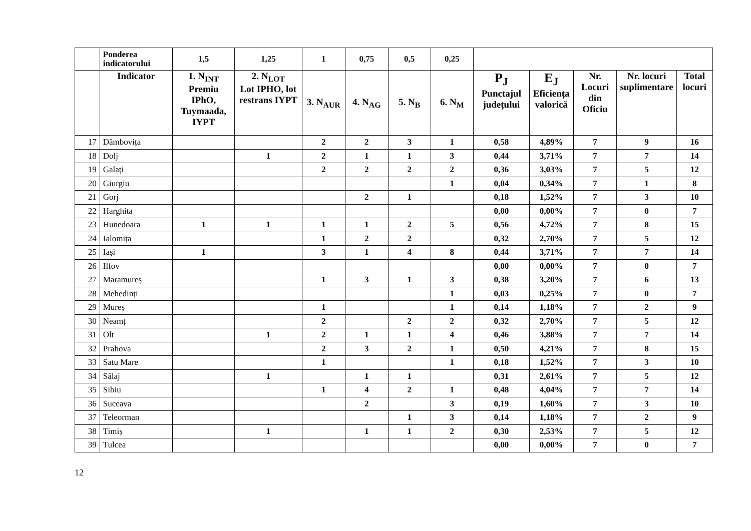| | Ponderea indicatorului | 1,5 | 1,25 | 1 | 0,75 | 0,5 | 0,25 | | | | | |
| | Indicator | 1. N<sub>INT</sub> Premiu IPhO, Tuymaada, IYPT | 2. N<sub>LOT</sub> Lot IPHO, lot restrans IYPT | 3. N<sub>AUR</sub> | 4. N<sub>AG</sub> | 5. N<sub>B</sub> | 6. N<sub>M</sub> | P<sub>J</sub> Punctajul județului | E<sub>J</sub> Eficiența valorică | Nr. Locuri din Oficiu | Nr. locuri suplimentare | Total locuri |
| 17 | Dâmbovița | | | 2 | 2 | 3 | 1 | 0,58 | 4,89% | 7 | 9 | 16 |
| 18 | Dolj | | 1 | 2 | 1 | 1 | 3 | 0,44 | 3,71% | 7 | 7 | 14 |
| 19 | Galați | | | 2 | 2 | 2 | 2 | 0,36 | 3,03% | 7 | 5 | 12 |
| 20 | Giurgiu | | | | | | 1 | 0,04 | 0,34% | 7 | 1 | 8 |
| 21 | Gorj | | | | 2 | 1 | | 0,18 | 1,52% | 7 | 3 | 10 |
| 22 | Harghita | | | | | | | 0,00 | 0,00% | 7 | 0 | 7 |
| 23 | Hunedoara | 1 | 1 | 1 | 1 | 2 | 5 | 0,56 | 4,72% | 7 | 8 | 15 |
| 24 | Ialomița | | | 1 | 2 | 2 | | 0,32 | 2,70% | 7 | 5 | 12 |
| 25 | Iași | 1 | | 3 | 1 | 4 | 8 | 0,44 | 3,71% | 7 | 7 | 14 |
| 26 | Ilfov | | | | | | | 0,00 | 0,00% | 7 | 0 | 7 |
| 27 | Maramureș | | | 1 | 3 | 1 | 3 | 0,38 | 3,20% | 7 | 6 | 13 |
| 28 | Mehedinți | | | | | | 1 | 0,03 | 0,25% | 7 | 0 | 7 |
| 29 | Mureș | | | 1 | | | 1 | 0,14 | 1,18% | 7 | 2 | 9 |
| 30 | Neamț | | | 2 | | 2 | 2 | 0,32 | 2,70% | 7 | 5 | 12 |
| 31 | Olt | | 1 | 2 | 1 | 1 | 4 | 0,46 | 3,88% | 7 | 7 | 14 |
| 32 | Prahova | | | 2 | 3 | 2 | 1 | 0,50 | 4,21% | 7 | 8 | 15 |
| 33 | Satu Mare | | | 1 | | | 1 | 0,18 | 1,52% | 7 | 3 | 10 |
| 34 | Sălaj | | 1 | | 1 | 1 | | 0,31 | 2,61% | 7 | 5 | 12 |
| 35 | Sibiu | | | 1 | 4 | 2 | 1 | 0,48 | 4,04% | 7 | 7 | 14 |
| 36 | Suceava | | | | 2 | | 3 | 0,19 | 1,60% | 7 | 3 | 10 |
| 37 | Teleorman | | | | | 1 | 3 | 0,14 | 1,18% | 7 | 2 | 9 |
| 38 | Timiș | | 1 | | 1 | 1 | 2 | 0,30 | 2,53% | 7 | 5 | 12 |
| 39 | Tulcea | | | | | | | 0,00 | 0,00% | 7 | 0 | 7 |
12